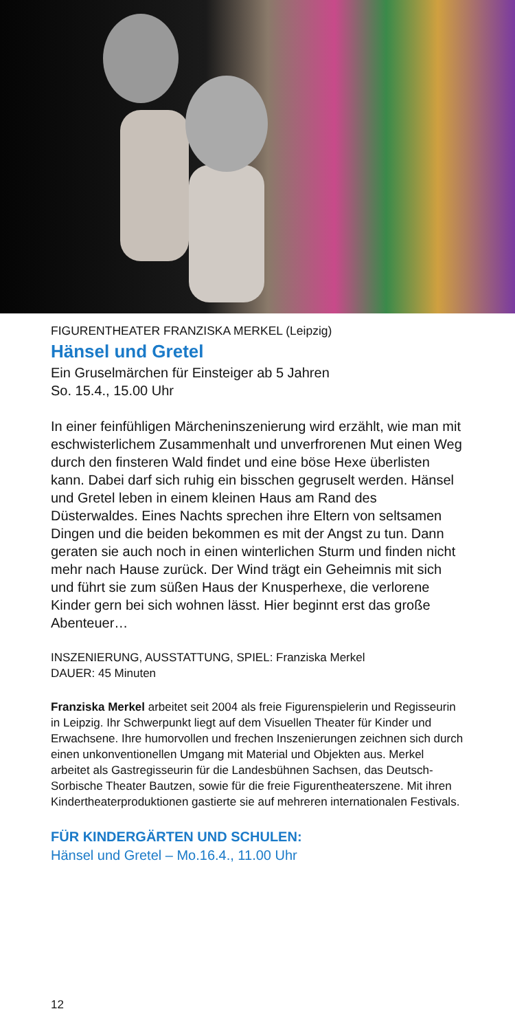FIGURENTHEATER FRANZISKA MERKEL (Leipzig)
Hänsel und Gretel
Ein Gruselmärchen für Einsteiger ab 5 Jahren
So. 15.4., 15.00 Uhr
In einer feinfühligen Märcheninszenierung wird erzählt, wie man mit eschwisterlichem Zusammenhalt und unverfrore­nen Mut einen Weg durch den finsteren Wald findet und eine böse Hexe überlisten kann. Dabei darf sich ruhig ein bisschen gegruselt werden. Hänsel und Gretel leben in einem kleinen Haus am Rand des Düsterwaldes. Eines Nachts sprechen ihre Eltern von seltsamen Dingen und die beiden bekommen es mit der Angst zu tun. Dann geraten sie auch noch in einen winterlichen Sturm und finden nicht mehr nach Hause zurück. Der Wind trägt ein Geheimnis mit sich und führt sie zum süßen Haus der Knusperhexe, die verlorene Kinder gern bei sich wohnen lässt. Hier beginnt erst das große Abenteuer…
INSZENIERUNG, AUSSTATTUNG, SPIEL: Franziska Merkel
DAUER: 45 Minuten
Franziska Merkel arbeitet seit 2004 als freie Figurenspielerin und Regisseurin in Leipzig. Ihr Schwerpunkt liegt auf dem Visuellen The­ater für Kinder und Erwachsene. Ihre humorvollen und frechen Insze­nierungen zeichnen sich durch einen unkonventionellen Umgang mit Material und Objekten aus. Merkel arbeitet als Gastregisseurin für die Landesbühnen Sachsen, das Deutsch-Sorbische Theater Baut­zen, sowie für die freie Figurentheaterszene. Mit ihren Kindertheater­produktionen gastierte sie auf mehreren internationalen Festivals.
FÜR KINDERGÄRTEN UND SCHULEN:
Hänsel und Gretel – Mo.16.4., 11.00 Uhr
12